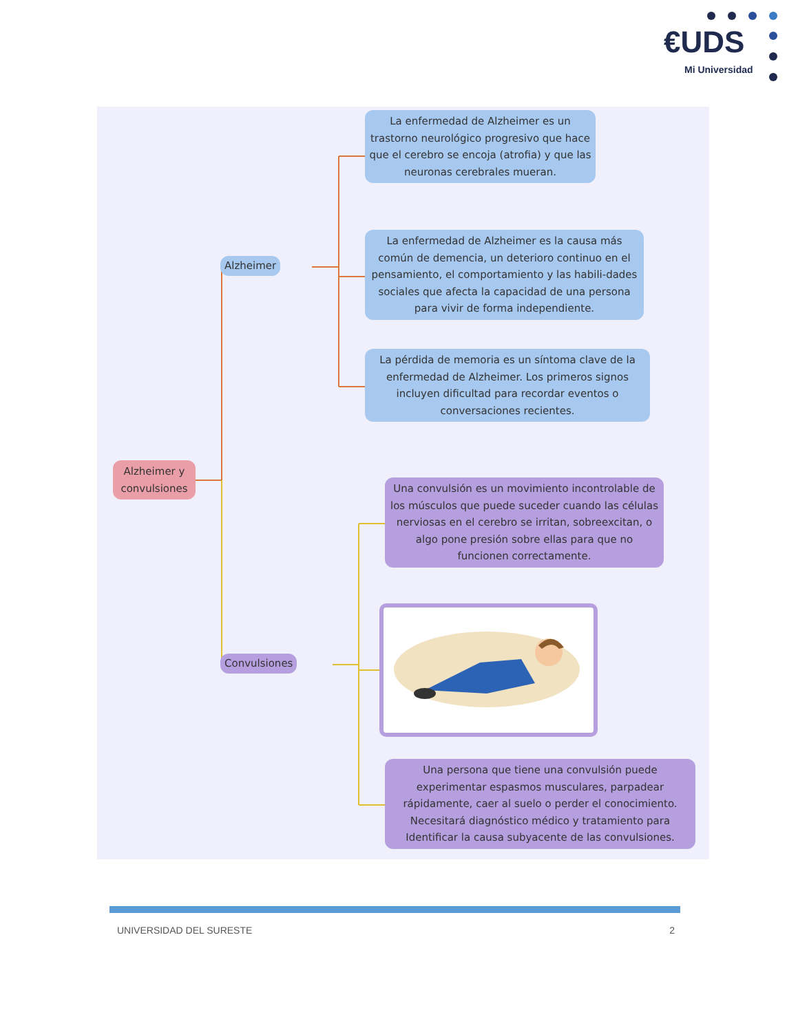€UDS
Mi Universidad
Alzheimer y convulsiones
Alzheimer
La enfermedad de Alzheimer es un trastorno neurológico progresivo que hace que el cerebro se encoja (atrofia) y que las neuronas cerebrales mueran.
La enfermedad de Alzheimer es la causa más común de demencia, un deterioro continuo en el pensamiento, el comportamiento y las habili-dades sociales que afecta la capacidad de una persona para vivir de forma independiente.
La pérdida de memoria es un síntoma clave de la enfermedad de Alzheimer. Los primeros signos incluyen dificultad para recordar eventos o conversaciones recientes.
Convulsiones
Una convulsión es un movimiento incontrolable de los músculos que puede suceder cuando las células nerviosas en el cerebro se irritan, sobreexcitan, o algo pone presión sobre ellas para que no funcionen correctamente.
Una persona que tiene una convulsión puede experimentar espasmos musculares, parpadear rápidamente, caer al suelo o perder el conocimiento. Necesitará diagnóstico médico y tratamiento para Identificar la causa subyacente de las convulsiones.
UNIVERSIDAD DEL SURESTE 2